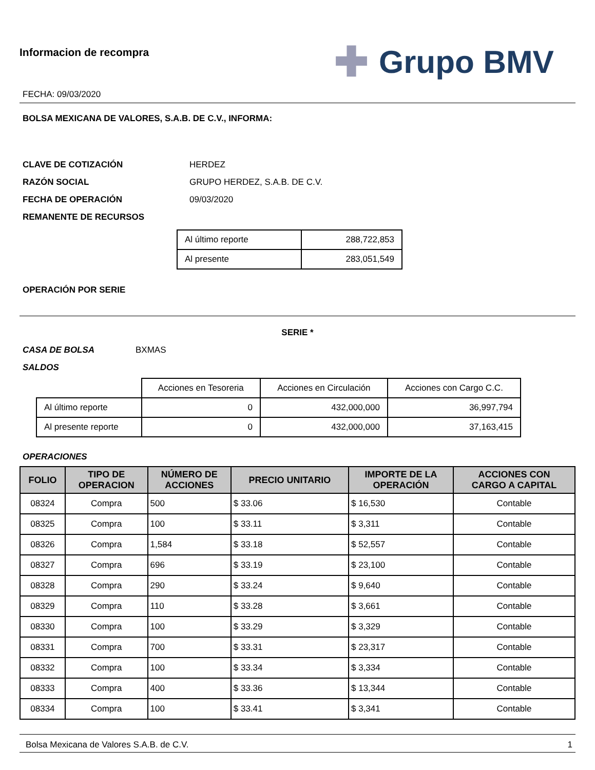Informacion de recompra
FECHA: 09/03/2020
✚ Grupo BMV
BOLSA MEXICANA DE VALORES, S.A.B. DE C.V., INFORMA:
CLAVE DE COTIZACIÓN HERDEZ
RAZÓN SOCIAL GRUPO HERDEZ, S.A.B. DE C.V.
FECHA DE OPERACIÓN 09/03/2020
REMANENTE DE RECURSOS
| Al último reporte | 288,722,853 |
| Al presente | 283,051,549 |
OPERACIÓN POR SERIE
SERIE *
CASA DE BOLSA BXMAS
SALDOS
| | Acciones en Tesoreria | Acciones en Circulación | Acciones con Cargo C.C. |
| Al último reporte | 0 | 432,000,000 | 36,997,794 |
| Al presente reporte | 0 | 432,000,000 | 37,163,415 |
OPERACIONES
| FOLIO | TIPO DE OPERACION | NÚMERO DE ACCIONES | PRECIO UNITARIO | IMPORTE DE LA OPERACIÓN | ACCIONES CON CARGO A CAPITAL |
| --- | --- | --- | --- | --- | --- |
| 08324 | Compra | 500 | $ 33.06 | $ 16,530 | Contable |
| 08325 | Compra | 100 | $ 33.11 | $ 3,311 | Contable |
| 08326 | Compra | 1,584 | $ 33.18 | $ 52,557 | Contable |
| 08327 | Compra | 696 | $ 33.19 | $ 23,100 | Contable |
| 08328 | Compra | 290 | $ 33.24 | $ 9,640 | Contable |
| 08329 | Compra | 110 | $ 33.28 | $ 3,661 | Contable |
| 08330 | Compra | 100 | $ 33.29 | $ 3,329 | Contable |
| 08331 | Compra | 700 | $ 33.31 | $ 23,317 | Contable |
| 08332 | Compra | 100 | $ 33.34 | $ 3,334 | Contable |
| 08333 | Compra | 400 | $ 33.36 | $ 13,344 | Contable |
| 08334 | Compra | 100 | $ 33.41 | $ 3,341 | Contable |
Bolsa Mexicana de Valores S.A.B. de C.V. 1